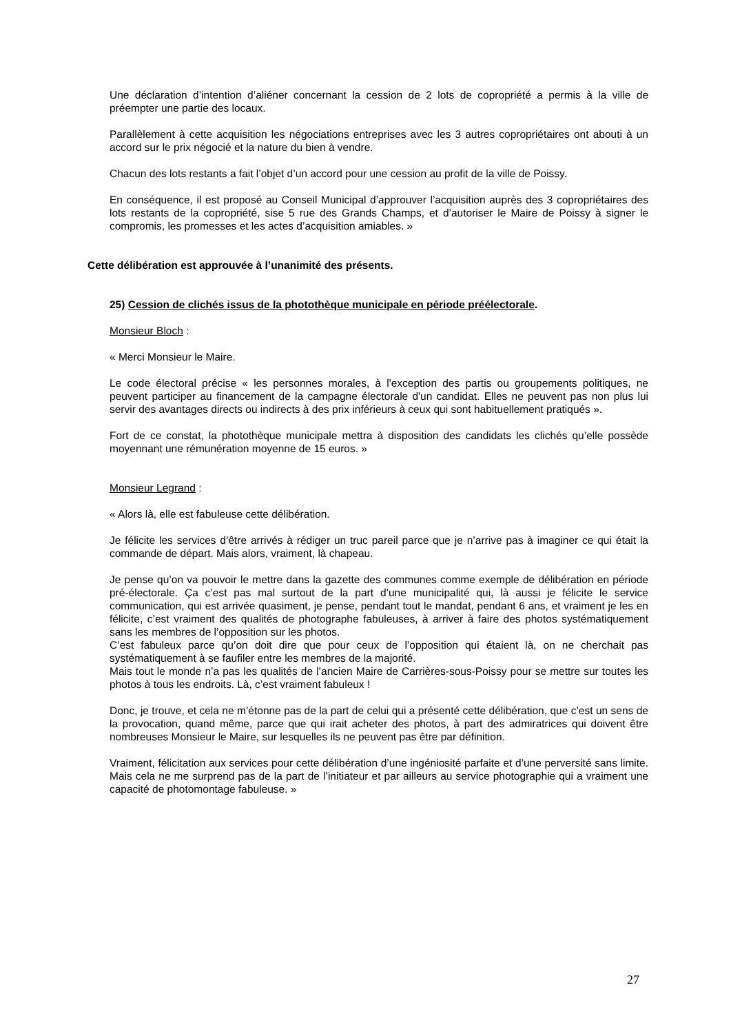Une déclaration d’intention d’aliéner concernant la cession de 2 lots de copropriété a permis à la ville de préempter une partie des locaux.
Parallèlement à cette acquisition les négociations entreprises avec les 3 autres copropriétaires ont abouti à un accord sur le prix négocié et la nature du bien à vendre.
Chacun des lots restants a fait l’objet d’un accord pour une cession au profit de la ville de Poissy.
En conséquence, il est proposé au Conseil Municipal d’approuver l’acquisition auprès des 3 copropriétaires des lots restants de la copropriété, sise 5 rue des Grands Champs, et d’autoriser le Maire de Poissy à signer le compromis, les promesses et les actes d’acquisition amiables. »
Cette délibération est approuvée à l’unanimité des présents.
25) Cession de clichés issus de la photothèque municipale en période préélectorale.
Monsieur Bloch :
« Merci Monsieur le Maire.
Le code électoral précise « les personnes morales, à l'exception des partis ou groupements politiques, ne peuvent participer au financement de la campagne électorale d'un candidat. Elles ne peuvent pas non plus lui servir des avantages directs ou indirects à des prix inférieurs à ceux qui sont habituellement pratiqués ».
Fort de ce constat, la photothèque municipale mettra à disposition des candidats les clichés qu’elle possède moyennant une rémunération moyenne de 15 euros. »
Monsieur Legrand :
« Alors là, elle est fabuleuse cette délibération.
Je félicite les services d’être arrivés à rédiger un truc pareil parce que je n’arrive pas à imaginer ce qui était la commande de départ. Mais alors, vraiment, là chapeau.
Je pense qu’on va pouvoir le mettre dans la gazette des communes comme exemple de délibération en période pré-électorale. Ça c’est pas mal surtout de la part d’une municipalité qui, là aussi je félicite le service communication, qui est arrivée quasiment, je pense, pendant tout le mandat, pendant 6 ans, et vraiment je les en félicite, c’est vraiment des qualités de photographe fabuleuses, à arriver à faire des photos systématiquement sans les membres de l’opposition sur les photos.
C’est fabuleux parce qu’on doit dire que pour ceux de l’opposition qui étaient là, on ne cherchait pas systématiquement à se faufiler entre les membres de la majorité.
Mais tout le monde n’a pas les qualités de l’ancien Maire de Carrières-sous-Poissy pour se mettre sur toutes les photos à tous les endroits. Là, c’est vraiment fabuleux !
Donc, je trouve, et cela ne m’étonne pas de la part de celui qui a présenté cette délibération, que c’est un sens de la provocation, quand même, parce que qui irait acheter des photos, à part des admiratrices qui doivent être nombreuses Monsieur le Maire, sur lesquelles ils ne peuvent pas être par définition.
Vraiment, félicitation aux services pour cette délibération d’une ingéniosité parfaite et d’une perversité sans limite. Mais cela ne me surprend pas de la part de l’initiateur et par ailleurs au service photographie qui a vraiment une capacité de photomontage fabuleuse. »
27